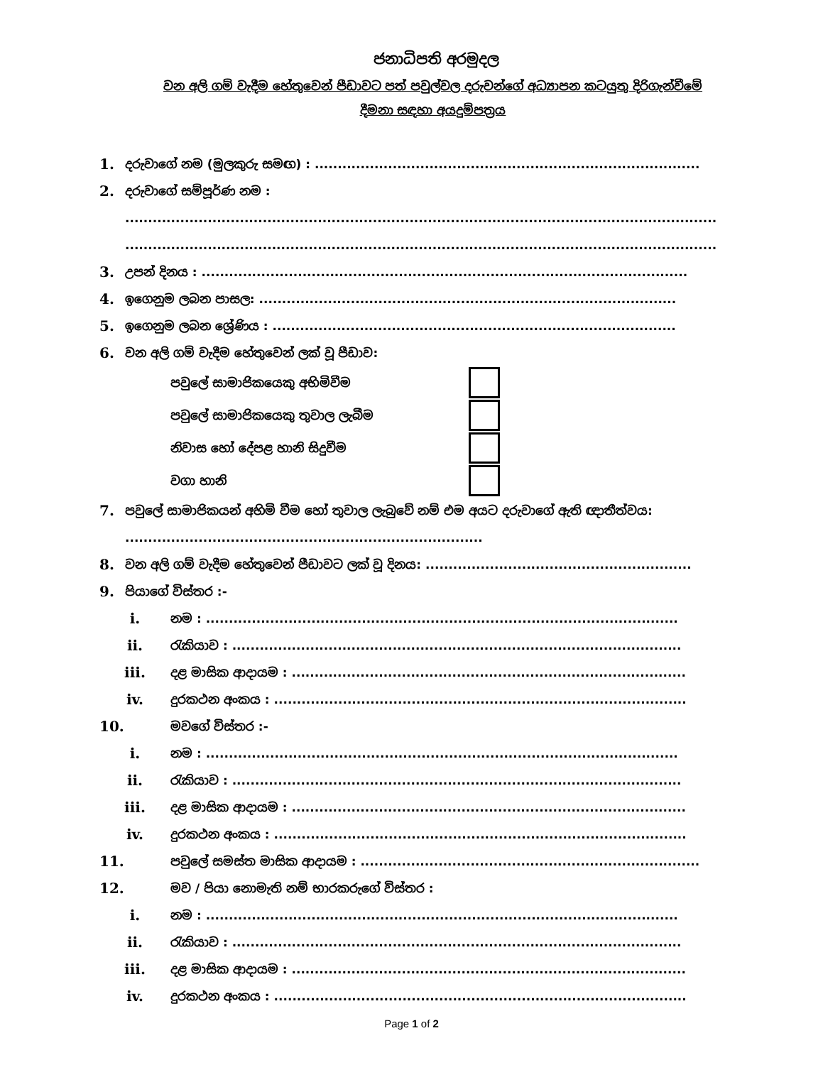ජනාධිපති අරමුදල
වන අලි ගම් වැදීම හේතුවෙන් පීඩාවට පත් පවුල්වල දරුවන්ගේ අධ්‍යාපන කටයුතු දිරිගැන්වීමේ
දීමනා සඳහා අයදුම්පත්‍රය
1. දරුවාගේ නම (මුලකුරු සමඟ) : ....................................................................................
2. දරුවාගේ සම්පූර්ණ නම :
.................................................................................................................................
.................................................................................................................................
3. උපන් දිනය : ..........................................................................................................
4. ඉගෙනුම ලබන පාසල: ...........................................................................................
5. ඉගෙනුම ලබන ශ්‍රේණිය : ........................................................................................
6. වන අලි ගම් වැදීම හේතුවෙන් ලක් වූ පීඩාව:
පවුලේ සාමාජිකයෙකු අභිමිවීම
පවුලේ සාමාජිකයෙකු තුවාල ලැබීම
නිවාස හෝ දේපළ හානි සිදුවීම
වගා හානි
7. පවුලේ සාමාජිකයන් අහිමි වීම හෝ තුවාල ලැබුවේ නම් එම අයට දරුවාගේ ඇති ඥාතීත්වය: ..............................................................................
8. වන අලි ගම් වැදීම හේතුවෙන් පීඩාවට ලක් වූ දිනය: ..........................................................
9. පියාගේ විස්තර :-
i. නම : .......................................................................................................
ii. රැකියාව : ..................................................................................................
iii. දළ මාසික ආදායම : ......................................................................................
iv. දුරකථන අංකය : ..........................................................................................
10. මවගේ විස්තර :-
i. නම : .......................................................................................................
ii. රැකියාව : ..................................................................................................
iii. දළ මාසික ආදායම : ......................................................................................
iv. දුරකථන අංකය : ..........................................................................................
11. පවුලේ සමස්ත මාසික ආදායම : ..........................................................................
12. මව / පියා නොමැති නම් භාරකරුගේ විස්තර :
i. නම : .......................................................................................................
ii. රැකියාව : ..................................................................................................
iii. දළ මාසික ආදායම : ......................................................................................
iv. දුරකථන අංකය : ..........................................................................................
Page 1 of 2